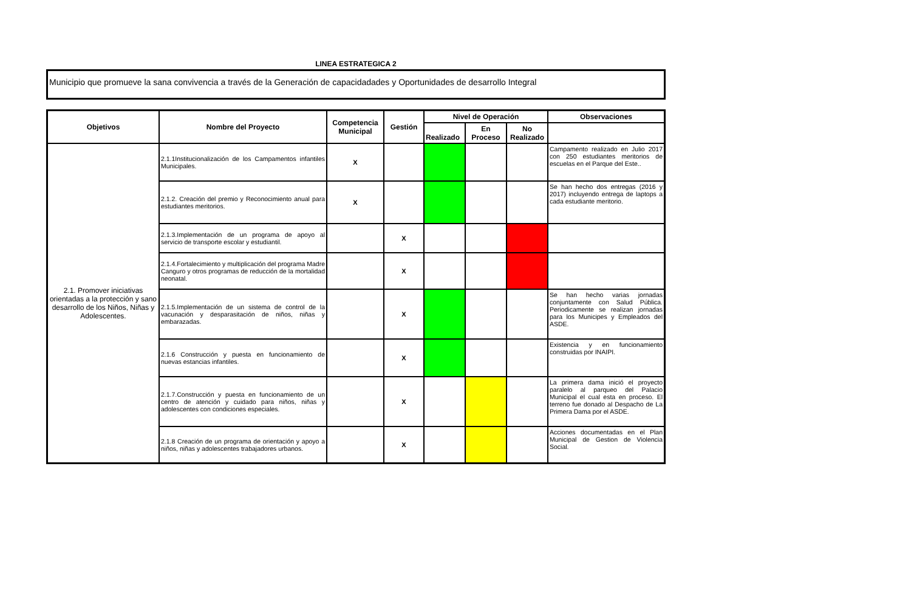LINEA ESTRATEGICA 2
Municipio que promueve la sana convivencia a través de la Generación de capacidadades y Oportunidades de desarrollo Integral
| Objetivos | Nombre del Proyecto | Competencia Municipal | Gestión | Nivel de Operación | | | Observaciones |
| --- | --- | --- | --- | --- | --- | --- | --- |
| | | | | Realizado | En Proceso | No Realizado | |
| 2.1. Promover iniciativas orientadas a la protección y sano desarrollo de los Niños, Niñas y Adolescentes. | 2.1.1Institucionalización de los Campamentos infantiles Municipales. | X | | | | | Campamento realizado en Julio 2017 con 250 estudiantes meritorios de escuelas en el Parque del Este.. |
| | 2.1.2. Creación del premio y Reconocimiento anual para estudiantes meritorios. | X | | | | | Se han hecho dos entregas (2016 y 2017) incluyendo entrega de laptops a cada estudiante meritorio. |
| | 2.1.3.Implementación de un programa de apoyo al servicio de transporte escolar y estudiantil. | | X | | | | |
| | 2.1.4.Fortalecimiento y multiplicación del programa Madre Canguro y otros programas de reducción de la mortalidad neonatal. | | X | | | | |
| | 2.1.5.Implementación de un sistema de control de la vacunación y desparasitación de niños, niñas y embarazadas. | | X | | | | Se han hecho varias jornadas conjuntamente con Salud Pública. Periodicamente se realizan jornadas para los Municipes y Empleados del ASDE. |
| | 2.1.6 Construcción y puesta en funcionamiento de nuevas estancias infantiles. | | X | | | | Existencia y en funcionamiento construidas por INAIPI. |
| | 2.1.7.Construcción y puesta en funcionamiento de un centro de atención y cuidado para niños, niñas y adolescentes con condiciones especiales. | | X | | | | La primera dama inició el proyecto paralelo al parqueo del Palacio Municipal el cual esta en proceso. El terreno fue donado al Despacho de La Primera Dama por el ASDE. |
| | 2.1.8 Creación de un programa de orientación y apoyo a niños, niñas y adolescentes trabajadores urbanos. | | X | | | | Acciones documentadas en el Plan Municipal de Gestion de Violencia Social. |